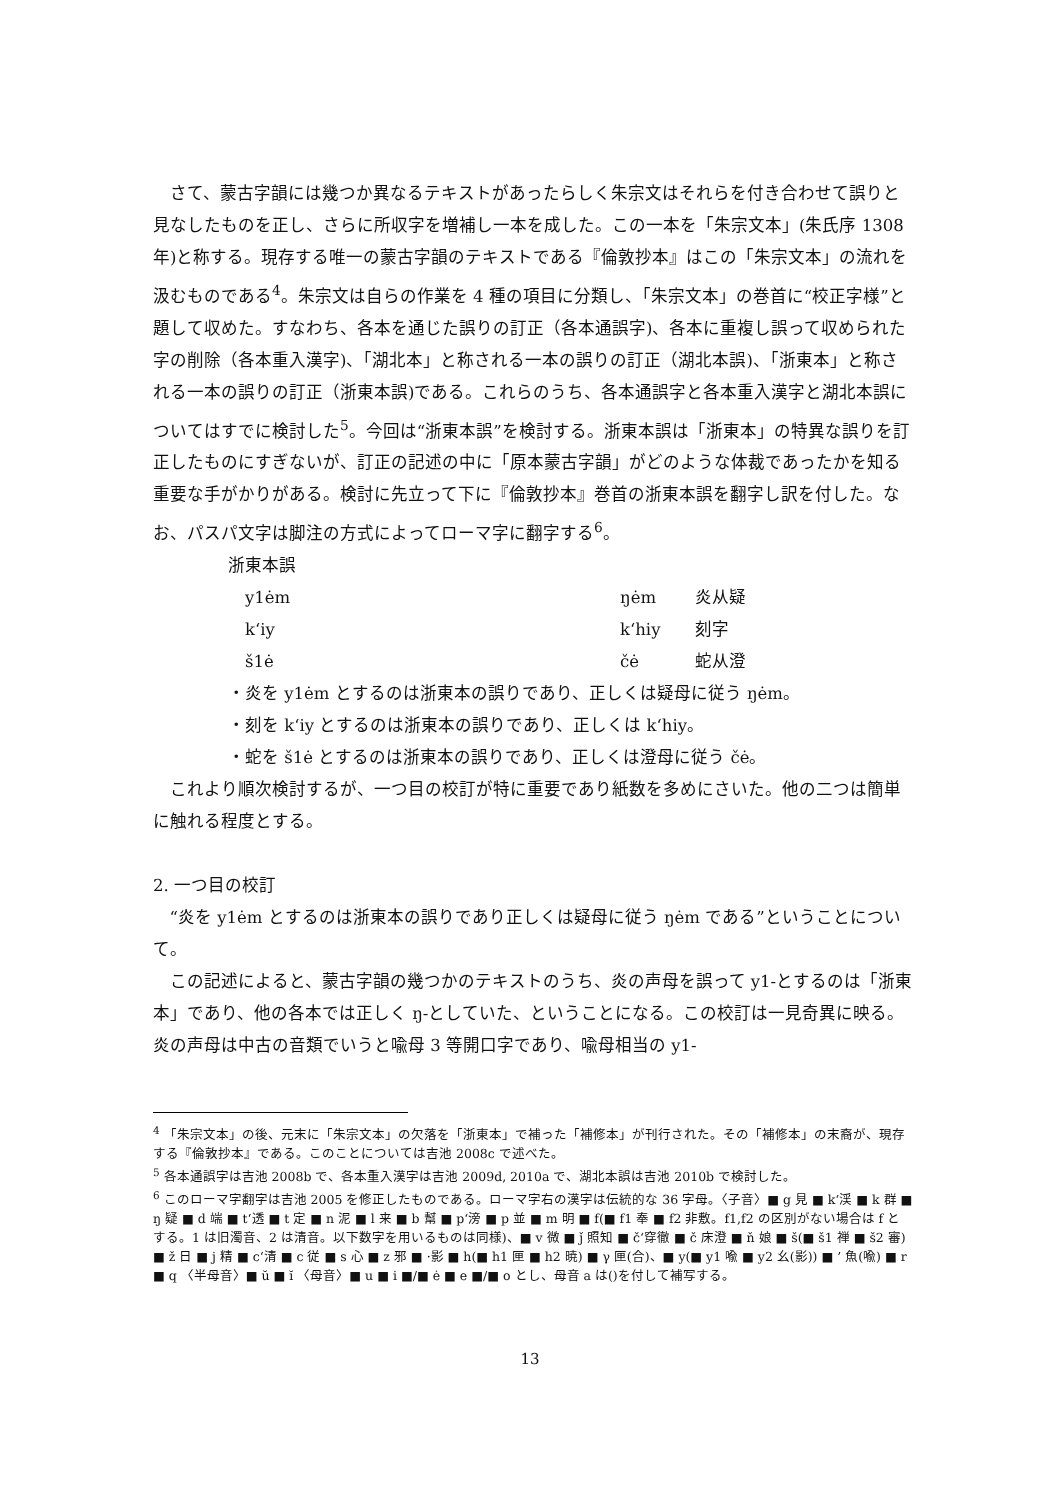さて、蒙古字韻には幾つか異なるテキストがあったらしく朱宗文はそれらを付き合わせて誤りと見なしたものを正し、さらに所収字を増補し一本を成した。この一本を「朱宗文本」(朱氏序 1308 年)と称する。現存する唯一の蒙古字韻のテキストである『倫敦抄本』はこの「朱宗文本」の流れを汲むものである<sup>4</sup>。朱宗文は自らの作業を 4 種の項目に分類し、「朱宗文本」の巻首に“校正字様”と題して収めた。すなわち、各本を通じた誤りの訂正（各本通誤字)、各本に重複し誤って収められた字の削除（各本重入漢字)、「湖北本」と称される一本の誤りの訂正（湖北本誤)、「浙東本」と称される一本の誤りの訂正（浙東本誤)である。これらのうち、各本通誤字と各本重入漢字と湖北本誤についてはすでに検討した<sup>5</sup>。今回は“浙東本誤”を検討する。浙東本誤は「浙東本」の特異な誤りを訂正したものにすぎないが、訂正の記述の中に「原本蒙古字韻」がどのような体裁であったかを知る重要な手がかりがある。検討に先立って下に『倫敦抄本』巻首の浙東本誤を翻字し訳を付した。なお、パスパ文字は脚注の方式によってローマ字に翻字する<sup>6</sup>。
浙東本誤
y1ėm ŋėm 炎从疑
k‘iy k‘hiy 刻字
š1ė čė 蛇从澄
・炎を y1ėm とするのは浙東本の誤りであり、正しくは疑母に従う ŋėm。
・刻を k‘iy とするのは浙東本の誤りであり、正しくは k‘hiy。
・蛇を š1ė とするのは浙東本の誤りであり、正しくは澄母に従う čė。
これより順次検討するが、一つ目の校訂が特に重要であり紙数を多めにさいた。他の二つは簡単に触れる程度とする。
2. 一つ目の校訂
“炎を y1ėm とするのは浙東本の誤りであり正しくは疑母に従う ŋėm である”ということについて。
この記述によると、蒙古字韻の幾つかのテキストのうち、炎の声母を誤って y1-とするのは「浙東本」であり、他の各本では正しく ŋ-としていた、ということになる。この校訂は一見奇異に映る。炎の声母は中古の音類でいうと喩母 3 等開口字であり、喩母相当の y1-
<sup>4</sup> 「朱宗文本」の後、元末に「朱宗文本」の欠落を「浙東本」で補った「補修本」が刊行された。その「補修本」の末裔が、現存する『倫敦抄本』である。このことについては吉池 2008c で述べた。
<sup>5</sup> 各本通誤字は吉池 2008b で、各本重入漢字は吉池 2009d, 2010a で、湖北本誤は吉池 2010b で検討した。
<sup>6</sup> このローマ字翻字は吉池 2005 を修正したものである。ローマ字右の漢字は伝統的な 36 字母。〈子音〉■ g 見 ■ k‘渓 ■ k 群 ■ ŋ 疑 ■ d 端 ■ t‘透 ■ t 定 ■ n 泥 ■ l 来 ■ b 幫 ■ p‘滂 ■ p 並 ■ m 明 ■ f(■ f1 奉 ■ f2 非敷。f1,f2 の区別がない場合は f とする。1 は旧濁音、2 は清音。以下数字を用いるものは同様)、■ v 微 ■ ǰ 照知 ■ č‘穿徹 ■ č 床澄 ■ ň 娘 ■ š(■ š1 禅 ■ š2 審) ■ ž 日 ■ j 精 ■ c‘清 ■ c 従 ■ s 心 ■ z 邪 ■ ·影 ■ h(■ h1 匣 ■ h2 暁) ■ γ 匣(合)、■ y(■ y1 喩 ■ y2 幺(影)) ■ ’ 魚(喩) ■ r ■ q 〈半母音〉■ ŭ ■ ĭ 〈母音〉■ u ■ i ■/■ ė ■ e ■/■ o とし、母音 a は()を付して補写する。
13